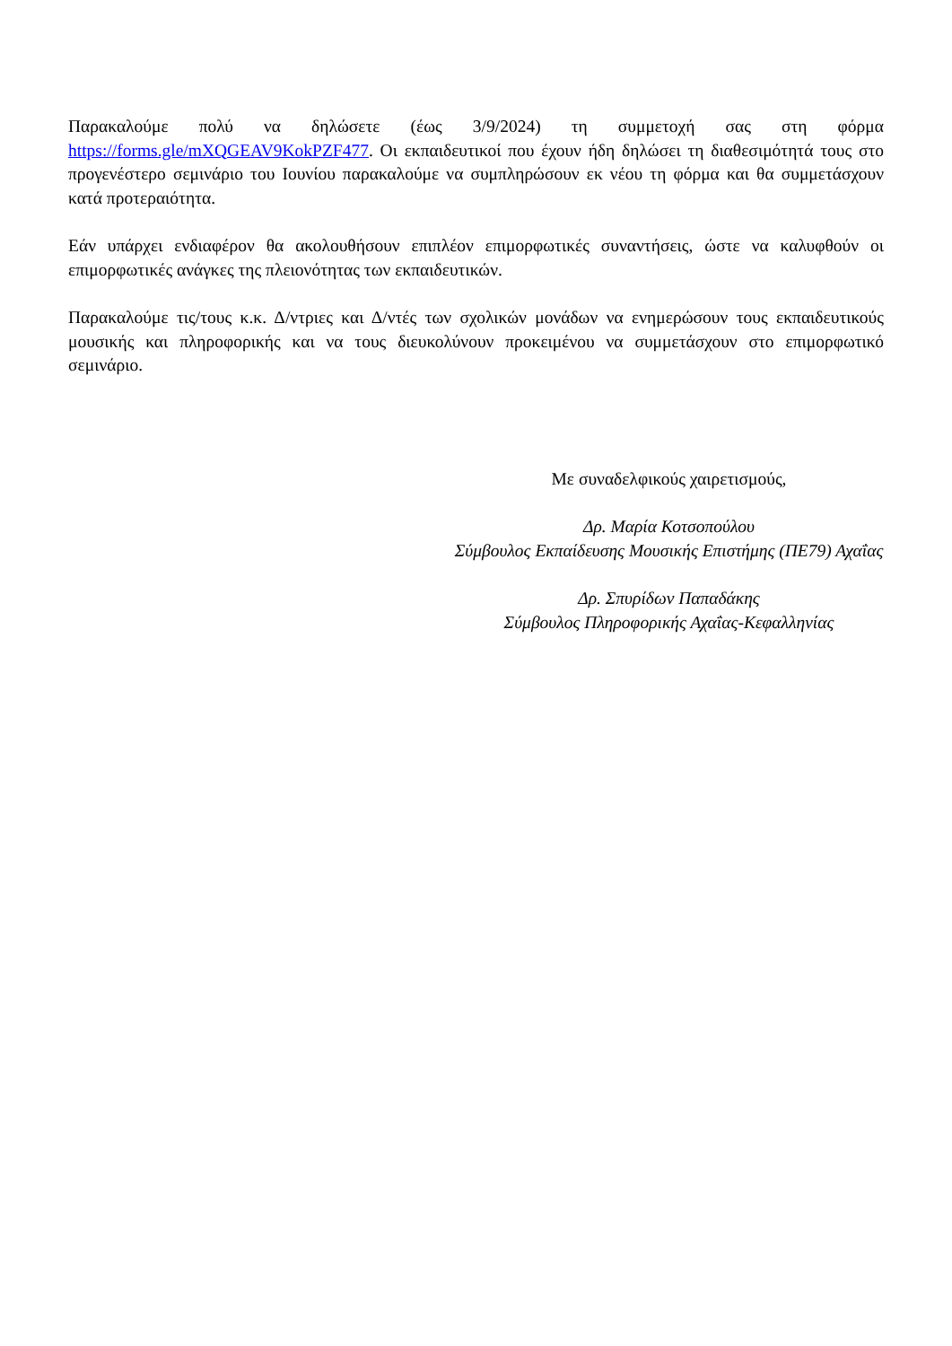Παρακαλούμε πολύ να δηλώσετε (έως 3/9/2024) τη συμμετοχή σας στη φόρμα https://forms.gle/mXQGEAV9KokPZF477. Οι εκπαιδευτικοί που έχουν ήδη δηλώσει τη διαθεσιμότητά τους στο προγενέστερο σεμινάριο του Ιουνίου παρακαλούμε να συμπληρώσουν εκ νέου τη φόρμα και θα συμμετάσχουν κατά προτεραιότητα.
Εάν υπάρχει ενδιαφέρον θα ακολουθήσουν επιπλέον επιμορφωτικές συναντήσεις, ώστε να καλυφθούν οι επιμορφωτικές ανάγκες της πλειονότητας των εκπαιδευτικών.
Παρακαλούμε τις/τους κ.κ. Δ/ντριες και Δ/ντές των σχολικών μονάδων να ενημερώσουν τους εκπαιδευτικούς μουσικής και πληροφορικής και να τους διευκολύνουν προκειμένου να συμμετάσχουν στο επιμορφωτικό σεμινάριο.
Με συναδελφικούς χαιρετισμούς,
Δρ. Μαρία Κοτσοπούλου
Σύμβουλος Εκπαίδευσης Μουσικής Επιστήμης (ΠΕ79) Αχαΐας
Δρ. Σπυρίδων Παπαδάκης
Σύμβουλος Πληροφορικής Αχαΐας-Κεφαλληνίας